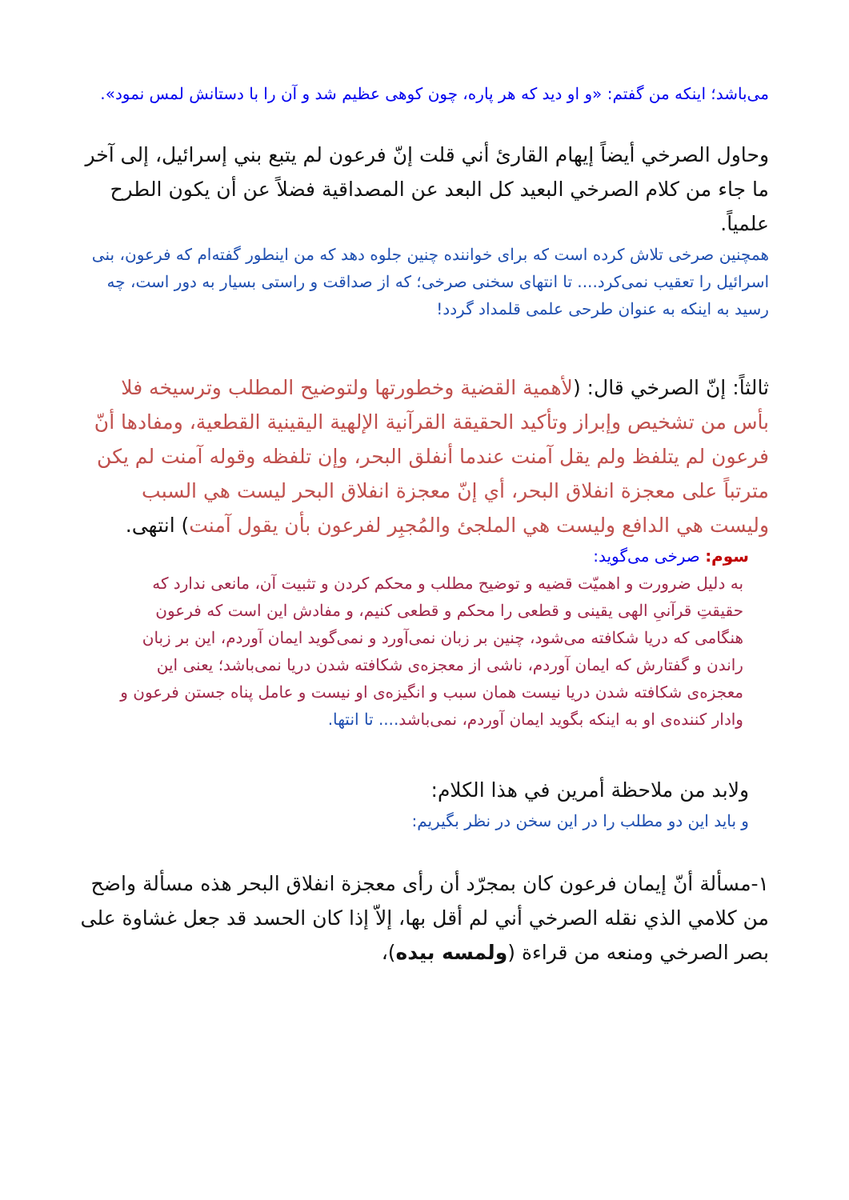می‌باشد؛ اینکه من گفتم: «و او دید که هر پاره، چون کوهی عظیم شد و آن را با دستانش لمس نمود».
وحاول الصرخي أيضاً إيهام القارئ أني قلت إنّ فرعون لم يتبع بني إسرائيل، إلى آخر ما جاء من كلام الصرخي البعيد كل البعد عن المصداقية فضلاً عن أن يكون الطرح علمياً.
همچنین صرخی تلاش کرده است که برای خواننده چنین جلوه دهد که من اینطور گفته‌ام که فرعون، بنی اسرائیل را تعقیب نمی‌کرد.... تا انتهای سخنی صرخی؛ که از صداقت و راستی بسیار به دور است، چه رسید به اینکه به عنوان طرحی علمی قلمداد گردد!
ثالثاً: إنّ الصرخي قال: (لأهمية القضية وخطورتها ولتوضيح المطلب وترسيخه فلا بأس من تشخيص وإبراز وتأكيد الحقيقة القرآنية الإلهية اليقينية القطعية، ومفادها أنّ فرعون لم يتلفظ ولم يقل آمنت عندما أنفلق البحر، وإن تلفظه وقوله آمنت لم يكن مترتباً على معجزة انفلاق البحر، أي إنّ معجزة انفلاق البحر ليست هي السبب وليست هي الدافع وليست هي الملجئ والمُجبِر لفرعون بأن يقول آمنت) انتهى.
سوم: صرخی می‌گوید:
به دلیل ضرورت و اهمیّت قضیه و توضیح مطلب و محکم کردن و تثبیت آن، مانعی ندارد که حقیقتِ قرآنیِ الهی یقینی و قطعی را محکم و قطعی کنیم، و مفادش این است که فرعون هنگامی که دریا شکافته می‌شود، چنین بر زبان نمی‌آورد و نمی‌گوید ایمان آوردم، این بر زبان راندن و گفتارش که ایمان آوردم، ناشی از معجزه‌ی شکافته شدن دریا نمی‌باشد؛ یعنی این معجزه‌ی شکافته شدن دریا نیست همان سبب و انگیزه‌ی او نیست و عامل پناه جستن فرعون و وادار کننده‌ی او به اینکه بگوید ایمان آوردم، نمی‌باشد.... تا انتها.
ولابد من ملاحظة أمرين في هذا الكلام:
و باید این دو مطلب را در این سخن در نظر بگیریم:
١-مسألة أنّ إيمان فرعون كان بمجرّد أن رأى معجزة انفلاق البحر هذه مسألة واضح من كلامي الذي نقله الصرخي أني لم أقل بها، إلاّ إذا كان الحسد قد جعل غشاوة على بصر الصرخي ومنعه من قراءة (ولمسه بيده)،